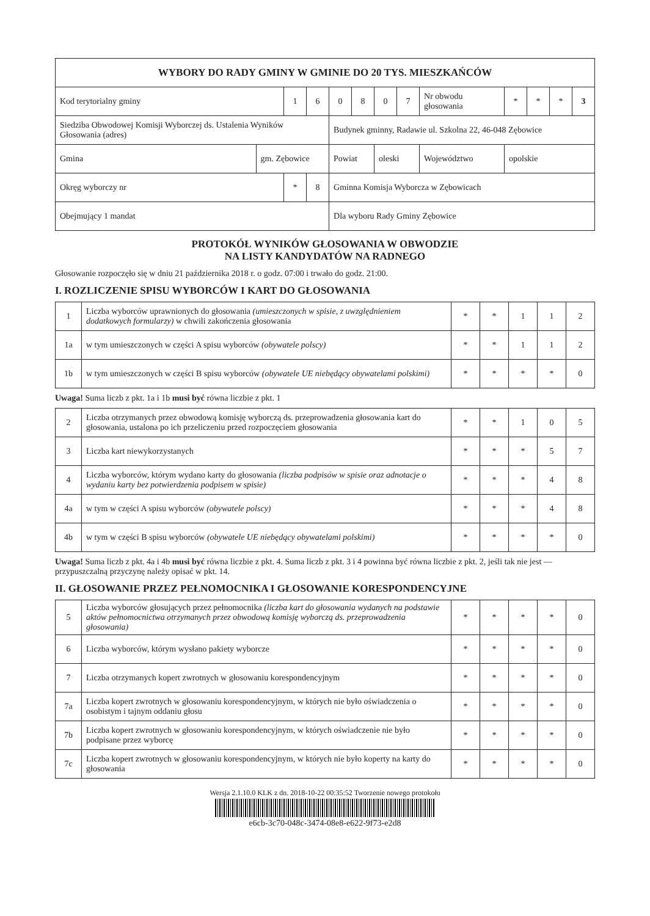| WYBORY DO RADY GMINY W GMINIE DO 20 TYS. MIESZKAŃCÓW | | | | | | | | | | | | | |
| Kod terytorialny gminy | | 1 | 6 | 0 | 8 | 0 | 7 | Nr obwodu głosowania | | * | * | * | 3 |
| Siedziba Obwodowej Komisji Wyborczej ds. Ustalenia Wyników Głosowania (adres) | | | | Budynek gminny, Radawie ul. Szkolna 22, 46-048 Zębowice | | | | | | | | | |
| Gmina | gm. Zębowice | | | Powiat | | oleski | | | Województwo | opolskie | | | |
| Okręg wyborczy nr | | * | 8 | Gminna Komisja Wyborcza w Zębowicach | | | | | | | | | |
| Obejmujący 1 mandat | | | | Dla wyboru Rady Gminy Zębowice | | | | | | | | | |
PROTOKÓŁ WYNIKÓW GŁOSOWANIA W OBWODZIE
NA LISTY KANDYDATÓW NA RADNEGO
Głosowanie rozpoczęło się w dniu 21 października 2018 r. o godz. 07:00 i trwało do godz. 21:00.
I. ROZLICZENIE SPISU WYBORCÓW I KART DO GŁOSOWANIA
| 1 | Liczba wyborców uprawnionych do głosowania (umieszczonych w spisie, z uwzględnieniem dodatkowych formularzy) w chwili zakończenia głosowania | * | * | 1 | 1 | 2 |
| 1a | w tym umieszczonych w części A spisu wyborców (obywatele polscy) | * | * | 1 | 1 | 2 |
| 1b | w tym umieszczonych w części B spisu wyborców (obywatele UE niebędący obywatelami polskimi) | * | * | * | * | 0 |
Uwaga! Suma liczb z pkt. 1a i 1b musi być równa liczbie z pkt. 1
| 2 | Liczba otrzymanych przez obwodową komisję wyborczą ds. przeprowadzenia głosowania kart do głosowania, ustalona po ich przeliczeniu przed rozpoczęciem głosowania | * | * | 1 | 0 | 5 |
| 3 | Liczba kart niewykorzystanych | * | * | * | 5 | 7 |
| 4 | Liczba wyborców, którym wydano karty do głosowania (liczba podpisów w spisie oraz adnotacje o wydaniu karty bez potwierdzenia podpisem w spisie) | * | * | * | 4 | 8 |
| 4a | w tym w części A spisu wyborców (obywatele polscy) | * | * | * | 4 | 8 |
| 4b | w tym w części B spisu wyborców (obywatele UE niebędący obywatelami polskimi) | * | * | * | * | 0 |
Uwaga! Suma liczb z pkt. 4a i 4b musi być równa liczbie z pkt. 4. Suma liczb z pkt. 3 i 4 powinna być równa liczbie z pkt. 2, jeśli tak nie jest — przypuszczalną przyczynę należy opisać w pkt. 14.
II. GŁOSOWANIE PRZEZ PEŁNOMOCNIKA I GŁOSOWANIE KORESPONDENCYJNE
| 5 | Liczba wyborców głosujących przez pełnomocnika (liczba kart do głosowania wydanych na podstawie aktów pełnomocnictwa otrzymanych przez obwodową komisję wyborczą ds. przeprowadzenia głosowania) | * | * | * | * | 0 |
| 6 | Liczba wyborców, którym wysłano pakiety wyborcze | * | * | * | * | 0 |
| 7 | Liczba otrzymanych kopert zwrotnych w głosowaniu korespondencyjnym | * | * | * | * | 0 |
| 7a | Liczba kopert zwrotnych w głosowaniu korespondencyjnym, w których nie było oświadczenia o osobistym i tajnym oddaniu głosu | * | * | * | * | 0 |
| 7b | Liczba kopert zwrotnych w głosowaniu korespondencyjnym, w których oświadczenie nie było podpisane przez wyborcę | * | * | * | * | 0 |
| 7c | Liczba kopert zwrotnych w głosowaniu korespondencyjnym, w których nie było koperty na karty do głosowania | * | * | * | * | 0 |
Wersja 2.1.10.0 KLK z dn. 2018-10-22 00:35:52 Tworzenie nowego protokołu
e6cb-3c70-048c-3474-08e8-e622-9f73-e2d8